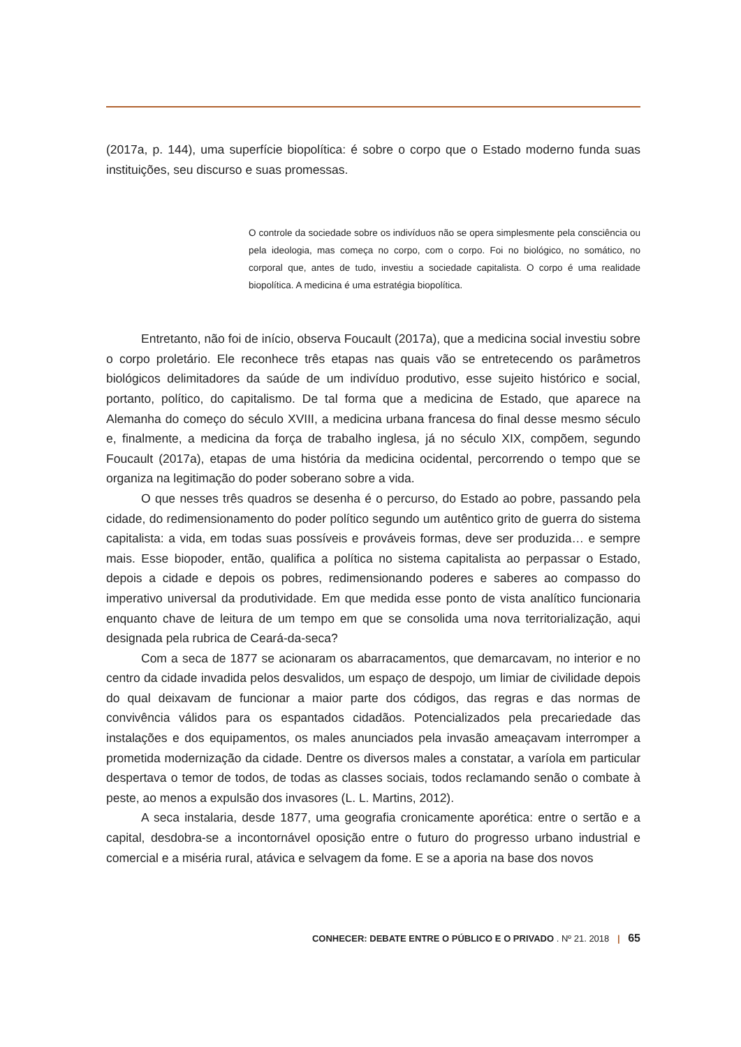(2017a, p. 144), uma superfície biopolítica: é sobre o corpo que o Estado moderno funda suas instituições, seu discurso e suas promessas.
O controle da sociedade sobre os indivíduos não se opera simplesmente pela consciência ou pela ideologia, mas começa no corpo, com o corpo. Foi no biológico, no somático, no corporal que, antes de tudo, investiu a sociedade capitalista. O corpo é uma realidade biopolítica. A medicina é uma estratégia biopolítica.
Entretanto, não foi de início, observa Foucault (2017a), que a medicina social investiu sobre o corpo proletário. Ele reconhece três etapas nas quais vão se entretecendo os parâmetros biológicos delimitadores da saúde de um indivíduo produtivo, esse sujeito histórico e social, portanto, político, do capitalismo. De tal forma que a medicina de Estado, que aparece na Alemanha do começo do século XVIII, a medicina urbana francesa do final desse mesmo século e, finalmente, a medicina da força de trabalho inglesa, já no século XIX, compõem, segundo Foucault (2017a), etapas de uma história da medicina ocidental, percorrendo o tempo que se organiza na legitimação do poder soberano sobre a vida.
O que nesses três quadros se desenha é o percurso, do Estado ao pobre, passando pela cidade, do redimensionamento do poder político segundo um autêntico grito de guerra do sistema capitalista: a vida, em todas suas possíveis e prováveis formas, deve ser produzida… e sempre mais. Esse biopoder, então, qualifica a política no sistema capitalista ao perpassar o Estado, depois a cidade e depois os pobres, redimensionando poderes e saberes ao compasso do imperativo universal da produtividade. Em que medida esse ponto de vista analítico funcionaria enquanto chave de leitura de um tempo em que se consolida uma nova territorialização, aqui designada pela rubrica de Ceará-da-seca?
Com a seca de 1877 se acionaram os abarracamentos, que demarcavam, no interior e no centro da cidade invadida pelos desvalidos, um espaço de despojo, um limiar de civilidade depois do qual deixavam de funcionar a maior parte dos códigos, das regras e das normas de convivência válidos para os espantados cidadãos. Potencializados pela precariedade das instalações e dos equipamentos, os males anunciados pela invasão ameaçavam interromper a prometida modernização da cidade. Dentre os diversos males a constatar, a varíola em particular despertava o temor de todos, de todas as classes sociais, todos reclamando senão o combate à peste, ao menos a expulsão dos invasores (L. L. Martins, 2012).
A seca instalaria, desde 1877, uma geografia cronicamente aporética: entre o sertão e a capital, desdobra-se a incontornável oposição entre o futuro do progresso urbano industrial e comercial e a miséria rural, atávica e selvagem da fome. E se a aporia na base dos novos
CONHECER: DEBATE ENTRE O PÚBLICO E O PRIVADO . Nº 21. 2018 | 65